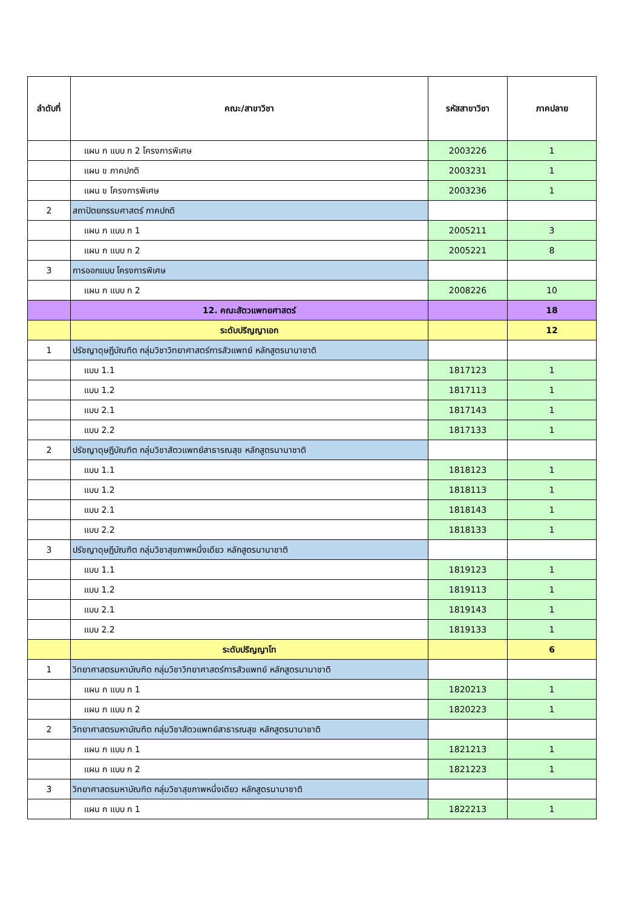| ลำดับที่ | คณะ/สาขาวิชา | รหัสสาขาวิชา | ภาคปลาย |
| --- | --- | --- | --- |
| | แผน ก แบบ ก 2 โครงการพิเศษ | 2003226 | 1 |
| | แผน ข ภาคปกติ | 2003231 | 1 |
| | แผน ข โครงการพิเศษ | 2003236 | 1 |
| 2 | สถาปัตยกรรมศาสตร์ ภาคปกติ | | |
| | แผน ก แบบ ก 1 | 2005211 | 3 |
| | แผน ก แบบ ก 2 | 2005221 | 8 |
| 3 | การออกแบบ โครงการพิเศษ | | |
| | แผน ก แบบ ก 2 | 2008226 | 10 |
| | 12. คณะสัตวแพทยศาสตร์ | | 18 |
| | ระดับปริญญาเอก | | 12 |
| 1 | ปรัชญาดุษฎีบัณฑิต กลุ่มวิชาวิทยาศาสตร์การสัวแพทย์ หลักสูตรนานาชาติ | | |
| | แบบ 1.1 | 1817123 | 1 |
| | แบบ 1.2 | 1817113 | 1 |
| | แบบ 2.1 | 1817143 | 1 |
| | แบบ 2.2 | 1817133 | 1 |
| 2 | ปรัชญาดุษฎีบัณฑิต กลุ่มวิชาสัตวแพทย์สาธารณสุข หลักสูตรนานาชาติ | | |
| | แบบ 1.1 | 1818123 | 1 |
| | แบบ 1.2 | 1818113 | 1 |
| | แบบ 2.1 | 1818143 | 1 |
| | แบบ 2.2 | 1818133 | 1 |
| 3 | ปรัชญาดุษฎีบัณฑิต กลุ่มวิชาสุขภาพหนึ่งเดียว หลักสูตรนานาชาติ | | |
| | แบบ 1.1 | 1819123 | 1 |
| | แบบ 1.2 | 1819113 | 1 |
| | แบบ 2.1 | 1819143 | 1 |
| | แบบ 2.2 | 1819133 | 1 |
| | ระดับปริญญาโท | | 6 |
| 1 | วิทยาศาสตรมหาบัณฑิต กลุ่มวิชาวิทยาศาสตร์การสัวแพทย์ หลักสูตรนานาชาติ | | |
| | แผน ก แบบ ก 1 | 1820213 | 1 |
| | แผน ก แบบ ก 2 | 1820223 | 1 |
| 2 | วิทยาศาสตรมหาบัณฑิต กลุ่มวิชาสัตวแพทย์สาธารณสุข หลักสูตรนานาชาติ | | |
| | แผน ก แบบ ก 1 | 1821213 | 1 |
| | แผน ก แบบ ก 2 | 1821223 | 1 |
| 3 | วิทยาศาสตรมหาบัณฑิต กลุ่มวิชาสุขภาพหนึ่งเดียว หลักสูตรนานาชาติ | | |
| | แผน ก แบบ ก 1 | 1822213 | 1 |